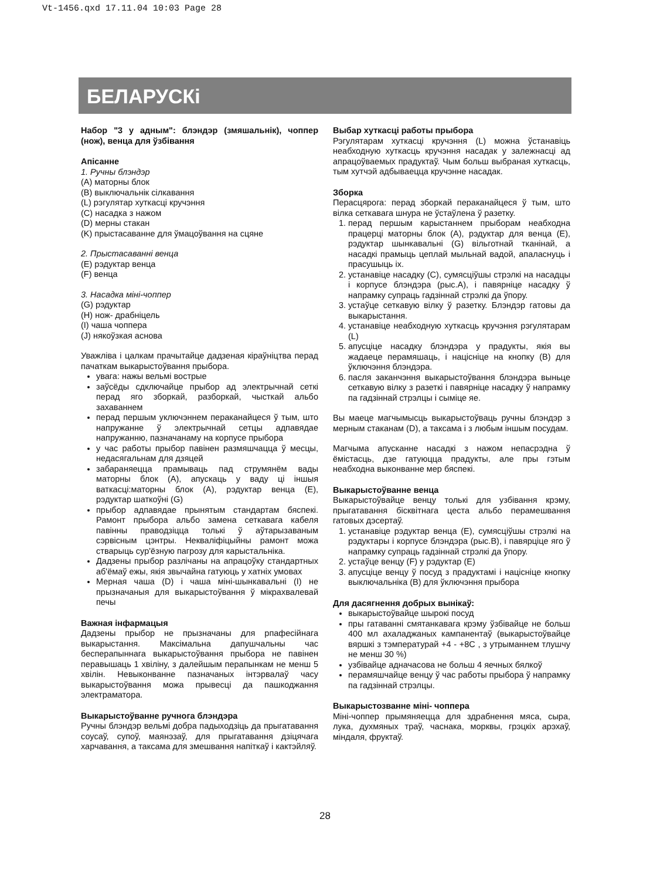Vt-1456.qxd 17.11.04 10:03 Page 28
БЕЛАРУСКі
Набор "3 у адным": блэндэр (змяшальнік), чоппер (нож), венца для ўзбівання
Апісанне
1. Ручны блэндэр
(A) маторны блок
(B) выключальнік сілкавання
(L) рэгулятар хуткасці кручэння
(C) насадка з нажом
(D) мерны стакан
(K) прыстасаванне для ўмацоўвання на сцяне
2. Прыстасаванні венца
(E) рэдуктар венца
(F) венца
3. Насадка міні-чоппер
(G) рэдуктар
(H) нож- драбніцель
(I) чаша чоппера
(J) някоўзкая аснова
Уважліва і цалкам прачытайце дадзеная кіраўніцтва перад пачаткам выкарыстоўвання прыбора.
увага: нажы вельмі вострые
заўсёды сдключайце прыбор ад электрычнай сеткі перад яго зборкай, разборкай, чысткай альбо захаваннем
перад першым уключэннем пераканайцеся ў тым, што напружанне ў электрычнай сетцы адпавядае напружанню, пазначанаму на корпусе прыбора
у час работы прыбор павінен размяшчацца ў месцы, недасягальнам для дзяцей
забараняецца прамываць пад струмянём вады маторны блок (A), апускаць у ваду ці іншыя ваткасці:маторны блок (A), рэдуктар венца (E), рэдуктар шаткоўні (G)
прыбор адпавядае прынятым стандартам бяспекі. Рамонт прыбора альбо замена сеткавага кабеля павінны праводзіцца толькі ў аўтарызаваным сэрвісным цэнтры. Некваліфіцыйны рамонт можа стварыць сур'ёзную пагрозу для карыстальніка.
Дадзены прыбор разлічаны на апрацоўку стандартных аб'ёмаў ежы, якія звычайна гатуюць у хатніх умовах
Мерная чаша (D) і чаша міні-шынкавальні (I) не прызначаныя для выкарыстоўвання ў мікрахвалевай печы
Важная інфармацыя
Дадзены прыбор не прызначаны для рпафесійнага выкарыстання. Максімальна дапушчальны час бесперапыннага выкарыстоўвання прыбора не павінен перавышаць 1 хвіліну, з далейшым перапынкам не менш 5 хвілін. Невыконванне пазначаных інтэрвалаў часу выкарыстоўвання можа прывесці да пашкоджання электраматора.
Выкарыстоўванне ручнога блэндэра
Ручны блэндэр вельмі добра падыходзіць да прыгатавання соусаў, супоў, маянэзаў, для прыгатавання дзіцячага харчавання, а таксама для змешвання напіткаў і кактэйляў.
Выбар хуткасці работы прыбора
Рэгулятарам хуткасці кручэння (L) можна ўстанавіць неабходную хуткасць кручэння насадак у залежнасці ад апрацоўваемых прадуктаў. Чым больш выбраная хуткасць, тым хутчэй адбываецца кручэнне насадак.
Зборка
Перасцярога: перад зборкай пераканайцеся ў тым, што вілка сеткавага шнура не ўстаўлена ў разетку.
1. перад першым карыстаннем прыборам неабходна працерці маторны блок (A), рэдуктар для венца (E), рэдуктар шынкавальні (G) вільготнай тканінай, а насадкі прамыць цеплай мыльнай вадой, апаласнуць і прасушыць іх.
2. устанавіце насадку (C), сумясціўшы стрэлкі на насадцы і корпусе блэндэра (рыс.A), і павярніце насадку ў напрамку супраць гадзіннай стрэлкі да ўпору.
3. устаўце сеткавую вілку ў разетку. Блэндэр гатовы да выкарыстання.
4. устанавіце неабходную хуткасць кручэння рэгулятарам (L)
5. апусціце насадку блэндэра у прадукты, якія вы жадаеце перамяшаць, і націсніце на кнопку (B) для ўключэння блэндэра.
6. пасля заканчэння выкарыстоўвання блэндэра выньце сеткавую вілку з разеткі і павярніце насадку ў напрамку па гадзіннай стрэлцы і сыміце яе.
Вы маеце магчымысць выкарыстоўваць ручны блэндэр з мерным стаканам (D), а таксама і з любым іншым посудам.
Магчыма апусканне насадкі з нажом непасрэдна ў ёмістасць, дзе гатуюцца прадукты, але пры гэтым неабходна выконванне мер бяспекі.
Выкарыстоўванне венца
Выкарыстоўвайце венцу толькі для узбівання крэму, прыгатавання бісквітнага цеста альбо перамешвання гатовых дэсертаў.
1. устанавіце рэдуктар венца (E), сумясціўшы стрэлкі на рэдуктары і корпусе блэндэра (рыс.B), і павярціце яго ў напрамку супраць гадзіннай стрэлкі да ўпору.
2. устаўце венцу (F) у рэдуктар (E)
3. апусціце венцу ў посуд з прадуктамі і націсніце кнопку выключальніка (B) для ўключэння прыбора
Для дасягнення добрых вынікаў:
выкарыстоўвайце шырокі посуд
пры гатаванні смятанкавага крэму ўзбівайце не больш 400 мл ахаладжаных кампанентаў (выкарыстоўвайце вяршкі з тэмпературай +4 - +8C , з утрыманнем тлушчу не менш 30 %)
узбівайце адначасова не больш 4 яечных бялкоў
перамяшчайце венцу ў час работы прыбора ў напрамку па гадзіннай стрэлцы.
Выкарыстозванне міні- чоппера
Міні-чоппер прымяняецца для здрабнення мяса, сыра, лука, духмяных траў, часнака, морквы, грэцкіх арэхаў, міндаля, фруктаў.
28